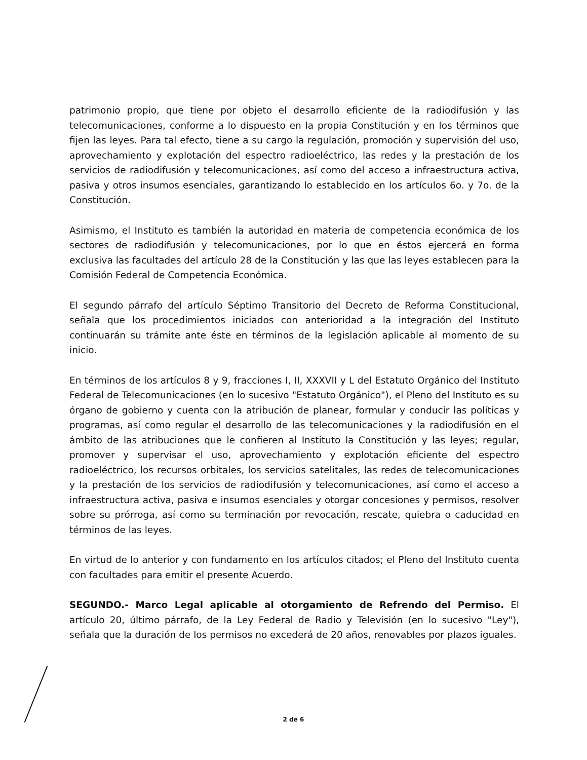patrimonio propio, que tiene por objeto el desarrollo eficiente de la radiodifusión y las telecomunicaciones, conforme a lo dispuesto en la propia Constitución y en los términos que fijen las leyes. Para tal efecto, tiene a su cargo la regulación, promoción y supervisión del uso, aprovechamiento y explotación del espectro radioeléctrico, las redes y la prestación de los servicios de radiodifusión y telecomunicaciones, así como del acceso a infraestructura activa, pasiva y otros insumos esenciales, garantizando lo establecido en los artículos 6o. y 7o. de la Constitución.
Asimismo, el Instituto es también la autoridad en materia de competencia económica de los sectores de radiodifusión y telecomunicaciones, por lo que en éstos ejercerá en forma exclusiva las facultades del artículo 28 de la Constitución y las que las leyes establecen para la Comisión Federal de Competencia Económica.
El segundo párrafo del artículo Séptimo Transitorio del Decreto de Reforma Constitucional, señala que los procedimientos iniciados con anterioridad a la integración del Instituto continuarán su trámite ante éste en términos de la legislación aplicable al momento de su inicio.
En términos de los artículos 8 y 9, fracciones I, II, XXXVII y L del Estatuto Orgánico del Instituto Federal de Telecomunicaciones (en lo sucesivo "Estatuto Orgánico"), el Pleno del Instituto es su órgano de gobierno y cuenta con la atribución de planear, formular y conducir las políticas y programas, así como regular el desarrollo de las telecomunicaciones y la radiodifusión en el ámbito de las atribuciones que le confieren al Instituto la Constitución y las leyes; regular, promover y supervisar el uso, aprovechamiento y explotación eficiente del espectro radioeléctrico, los recursos orbitales, los servicios satelitales, las redes de telecomunicaciones y la prestación de los servicios de radiodifusión y telecomunicaciones, así como el acceso a infraestructura activa, pasiva e insumos esenciales y otorgar concesiones y permisos, resolver sobre su prórroga, así como su terminación por revocación, rescate, quiebra o caducidad en términos de las leyes.
En virtud de lo anterior y con fundamento en los artículos citados; el Pleno del Instituto cuenta con facultades para emitir el presente Acuerdo.
SEGUNDO.- Marco Legal aplicable al otorgamiento de Refrendo del Permiso. El artículo 20, último párrafo, de la Ley Federal de Radio y Televisión (en lo sucesivo "Ley"), señala que la duración de los permisos no excederá de 20 años, renovables por plazos iguales.
2 de 6